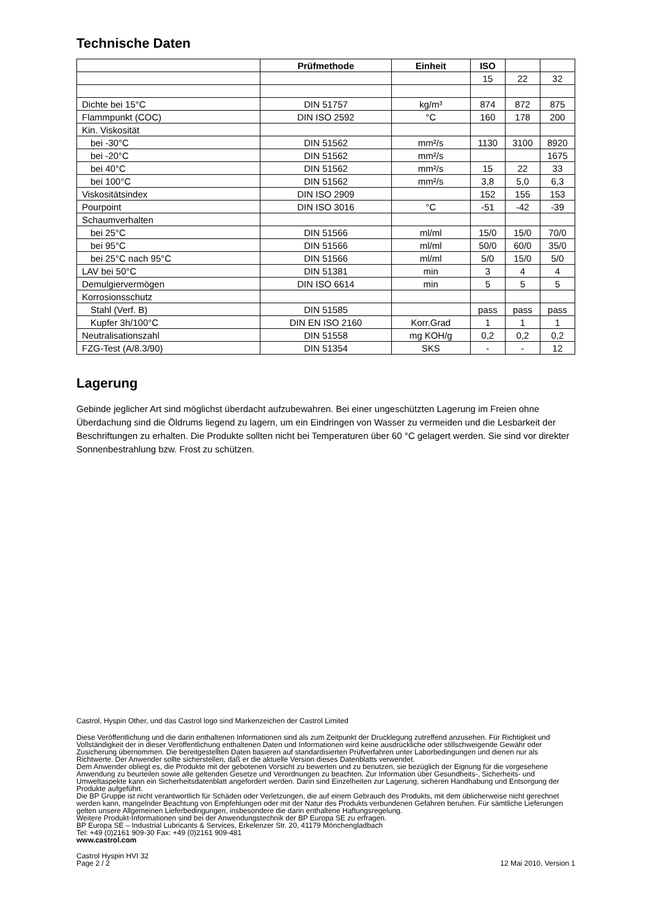Technische Daten
| | Prüfmethode | Einheit | ISO | | |
| --- | --- | --- | --- | --- | --- |
| | | | 15 | 22 | 32 |
| Dichte bei 15°C | DIN 51757 | kg/m³ | 874 | 872 | 875 |
| Flammpunkt (COC) | DIN ISO 2592 | °C | 160 | 178 | 200 |
| Kin. Viskosität | | | | | |
| bei -30°C | DIN 51562 | mm²/s | 1130 | 3100 | 8920 |
| bei -20°C | DIN 51562 | mm²/s | | | 1675 |
| bei 40°C | DIN 51562 | mm²/s | 15 | 22 | 33 |
| bei 100°C | DIN 51562 | mm²/s | 3,8 | 5,0 | 6,3 |
| Viskositätsindex | DIN ISO 2909 | | 152 | 155 | 153 |
| Pourpoint | DIN ISO 3016 | °C | -51 | -42 | -39 |
| Schaumverhalten | | | | | |
| bei 25°C | DIN 51566 | ml/ml | 15/0 | 15/0 | 70/0 |
| bei 95°C | DIN 51566 | ml/ml | 50/0 | 60/0 | 35/0 |
| bei 25°C nach 95°C | DIN 51566 | ml/ml | 5/0 | 15/0 | 5/0 |
| LAV bei 50°C | DIN 51381 | min | 3 | 4 | 4 |
| Demulgiervermögen | DIN ISO 6614 | min | 5 | 5 | 5 |
| Korrosionsschutz | | | | | |
| Stahl (Verf. B) | DIN 51585 | | pass | pass | pass |
| Kupfer 3h/100°C | DIN EN ISO 2160 | Korr.Grad | 1 | 1 | 1 |
| Neutralisationszahl | DIN 51558 | mg KOH/g | 0,2 | 0,2 | 0,2 |
| FZG-Test (A/8.3/90) | DIN 51354 | SKS | - | - | 12 |
Lagerung
Gebinde jeglicher Art sind möglichst überdacht aufzubewahren. Bei einer ungeschützten Lagerung im Freien ohne Überdachung sind die Öldrums liegend zu lagern, um ein Eindringen von Wasser zu vermeiden und die Lesbarkeit der Beschriftungen zu erhalten. Die Produkte sollten nicht bei Temperaturen über 60 °C gelagert werden. Sie sind vor direkter Sonnenbestrahlung bzw. Frost zu schützen.
Castrol, Hyspin Other, und das Castrol logo sind Markenzeichen der Castrol Limited
Diese Veröffentlichung und die darin enthaltenen Informationen sind als zum Zeitpunkt der Drucklegung zutreffend anzusehen. Für Richtigkeit und Vollständigkeit der in dieser Veröffentlichung enthaltenen Daten und Informationen wird keine ausdrückliche oder stillschweigende Gewähr oder Zusicherung übernommen. Die bereitgestellten Daten basieren auf standardisierten Prüfverfahren unter Laborbedingungen und dienen nur als Richtwerte. Der Anwender sollte sicherstellen, daß er die aktuelle Version dieses Datenblatts verwendet.
Dem Anwender obliegt es, die Produkte mit der gebotenen Vorsicht zu bewerten und zu benutzen, sie bezüglich der Eignung für die vorgesehene Anwendung zu beurteilen sowie alle geltenden Gesetze und Verordnungen zu beachten. Zur Information über Gesundheits-, Sicherheits- und Umweltaspekte kann ein Sicherheitsdatenblatt angefordert werden. Darin sind Einzelheiten zur Lagerung, sicheren Handhabung und Entsorgung der Produkte aufgeführt.
Die BP Gruppe ist nicht verantwortlich für Schäden oder Verletzungen, die auf einem Gebrauch des Produkts, mit dem üblicherweise nicht gerechnet werden kann, mangelnder Beachtung von Empfehlungen oder mit der Natur des Produkts verbundenen Gefahren beruhen. Für sämtliche Lieferungen gelten unsere Allgemeinen Lieferbedingungen, insbesondere die darin enthaltene Haftungsregelung.
Weitere Produkt-Informationen sind bei der Anwendungstechnik der BP Europa SE zu erfragen.
BP Europa SE – Industrial Lubricants & Services, Erkelenzer Str. 20, 41179 Mönchengladbach
Tel: +49 (0)2161 909-30 Fax: +49 (0)2161 909-481
www.castrol.com
Castrol Hyspin HVI 32
Page 2 / 2 12 Mai 2010, Version 1